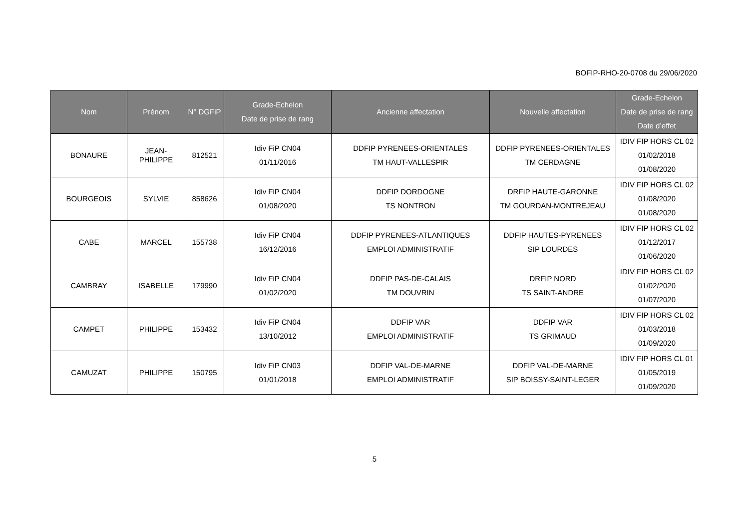BOFIP-RHO-20-0708 du 29/06/2020
| Nom | Prénom | N° DGFiP | Grade-Echelon Date de prise de rang | Ancienne affectation | Nouvelle affectation | Grade-Echelon Date de prise de rang Date d’effet |
| --- | --- | --- | --- | --- | --- | --- |
| BONAURE | JEAN- PHILIPPE | 812521 | Idiv FiP CN04 01/11/2016 | DDFIP PYRENEES-ORIENTALES TM HAUT-VALLESPIR | DDFIP PYRENEES-ORIENTALES TM CERDAGNE | IDIV FIP HORS CL 02 01/02/2018 01/08/2020 |
| BOURGEOIS | SYLVIE | 858626 | Idiv FiP CN04 01/08/2020 | DDFIP DORDOGNE TS NONTRON | DRFIP HAUTE-GARONNE TM GOURDAN-MONTREJEAU | IDIV FIP HORS CL 02 01/08/2020 01/08/2020 |
| CABE | MARCEL | 155738 | Idiv FiP CN04 16/12/2016 | DDFIP PYRENEES-ATLANTIQUES EMPLOI ADMINISTRATIF | DDFIP HAUTES-PYRENEES SIP LOURDES | IDIV FIP HORS CL 02 01/12/2017 01/06/2020 |
| CAMBRAY | ISABELLE | 179990 | Idiv FiP CN04 01/02/2020 | DDFIP PAS-DE-CALAIS TM DOUVRIN | DRFIP NORD TS SAINT-ANDRE | IDIV FIP HORS CL 02 01/02/2020 01/07/2020 |
| CAMPET | PHILIPPE | 153432 | Idiv FiP CN04 13/10/2012 | DDFIP VAR EMPLOI ADMINISTRATIF | DDFIP VAR TS GRIMAUD | IDIV FIP HORS CL 02 01/03/2018 01/09/2020 |
| CAMUZAT | PHILIPPE | 150795 | Idiv FiP CN03 01/01/2018 | DDFIP VAL-DE-MARNE EMPLOI ADMINISTRATIF | DDFIP VAL-DE-MARNE SIP BOISSY-SAINT-LEGER | IDIV FIP HORS CL 01 01/05/2019 01/09/2020 |
5